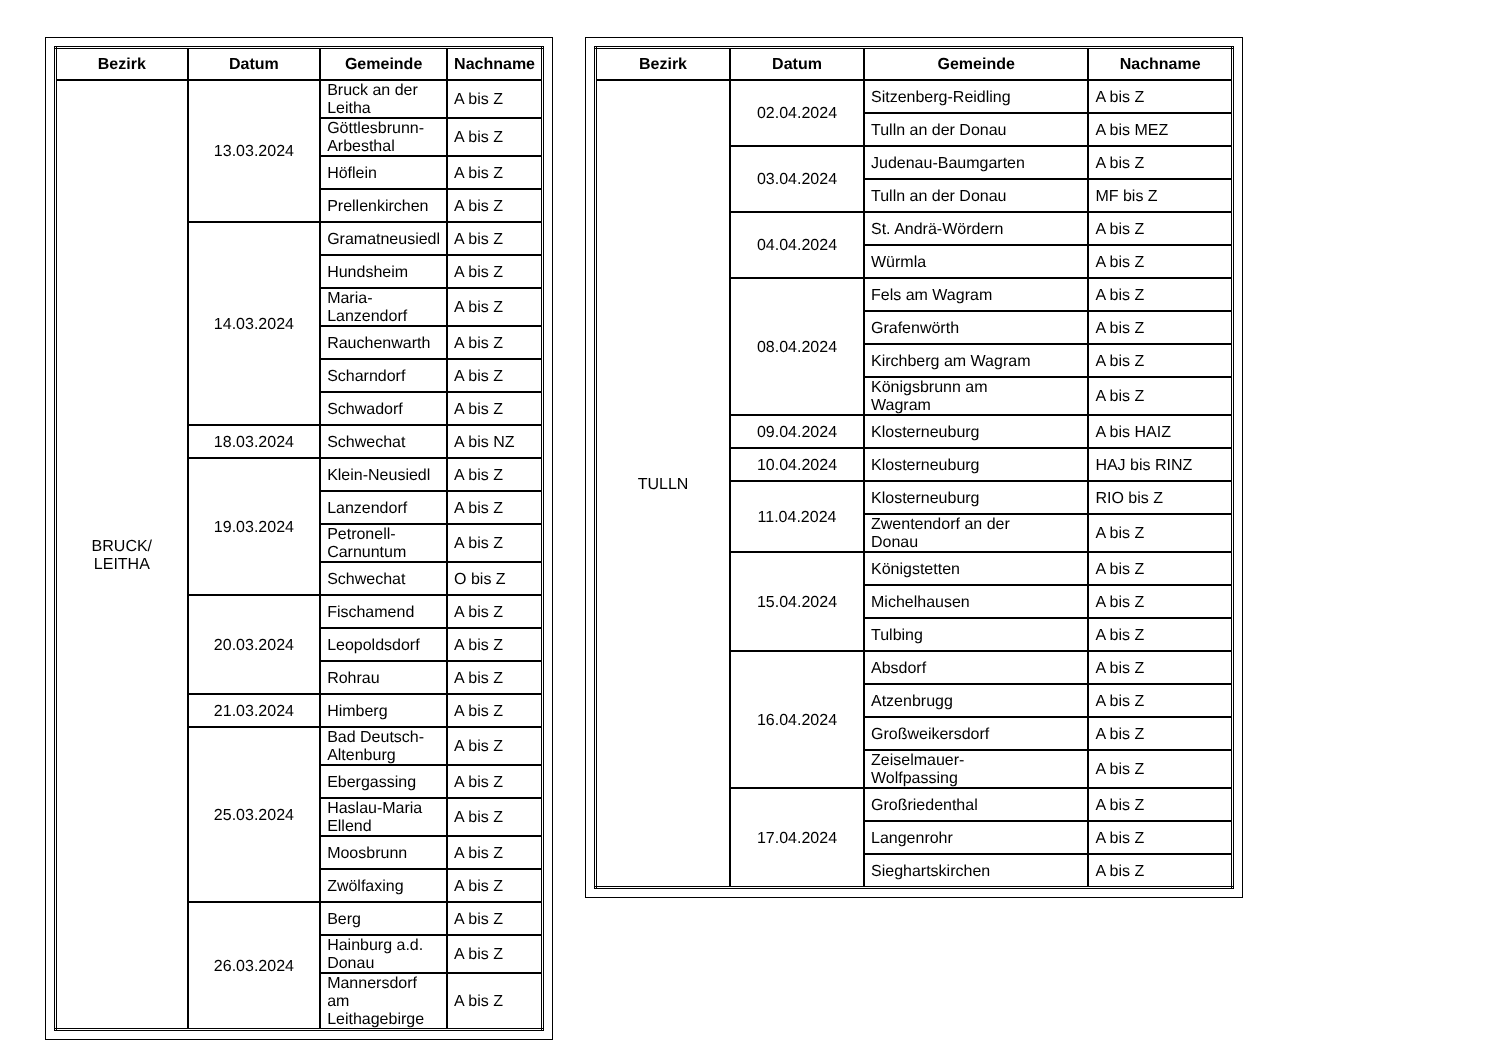| Bezirk | Datum | Gemeinde | Nachname |
| --- | --- | --- | --- |
| BRUCK/ LEITHA | 13.03.2024 | Bruck an der Leitha | A bis Z |
| | | Göttlesbrunn-Arbesthal | A bis Z |
| | | Höflein | A bis Z |
| | | Prellenkirchen | A bis Z |
| | 14.03.2024 | Gramatneusiedl | A bis Z |
| | | Hundsheim | A bis Z |
| | | Maria-Lanzendorf | A bis Z |
| | | Rauchenwarth | A bis Z |
| | | Scharndorf | A bis Z |
| | | Schwadorf | A bis Z |
| | 18.03.2024 | Schwechat | A bis NZ |
| | 19.03.2024 | Klein-Neusiedl | A bis Z |
| | | Lanzendorf | A bis Z |
| | | Petronell-Carnuntum | A bis Z |
| | | Schwechat | O bis Z |
| | 20.03.2024 | Fischamend | A bis Z |
| | | Leopoldsdorf | A bis Z |
| | | Rohrau | A bis Z |
| | 21.03.2024 | Himberg | A bis Z |
| | 25.03.2024 | Bad Deutsch-Altenburg | A bis Z |
| | | Ebergassing | A bis Z |
| | | Haslau-Maria Ellend | A bis Z |
| | | Moosbrunn | A bis Z |
| | | Zwölfaxing | A bis Z |
| | 26.03.2024 | Berg | A bis Z |
| | | Hainburg a.d. Donau | A bis Z |
| | | Mannersdorf am Leithagebirge | A bis Z |
| Bezirk | Datum | Gemeinde | Nachname |
| --- | --- | --- | --- |
| TULLN | 02.04.2024 | Sitzenberg-Reidling | A bis Z |
| | | Tulln an der Donau | A bis MEZ |
| | 03.04.2024 | Judenau-Baumgarten | A bis Z |
| | | Tulln an der Donau | MF bis Z |
| | 04.04.2024 | St. Andrä-Wördern | A bis Z |
| | | Würmla | A bis Z |
| | 08.04.2024 | Fels am Wagram | A bis Z |
| | | Grafenwörth | A bis Z |
| | | Kirchberg am Wagram | A bis Z |
| | | Königsbrunn am Wagram | A bis Z |
| | 09.04.2024 | Klosterneuburg | A bis HAIZ |
| | 10.04.2024 | Klosterneuburg | HAJ bis RINZ |
| | 11.04.2024 | Klosterneuburg | RIO bis Z |
| | | Zwentendorf an der Donau | A bis Z |
| | 15.04.2024 | Königstetten | A bis Z |
| | | Michelhausen | A bis Z |
| | | Tulbing | A bis Z |
| | 16.04.2024 | Absdorf | A bis Z |
| | | Atzenbrugg | A bis Z |
| | | Großweikersdorf | A bis Z |
| | | Zeiselmauer- Wolfpassing | A bis Z |
| | 17.04.2024 | Großriedenthal | A bis Z |
| | | Langenrohr | A bis Z |
| | | Sieghartskirchen | A bis Z |